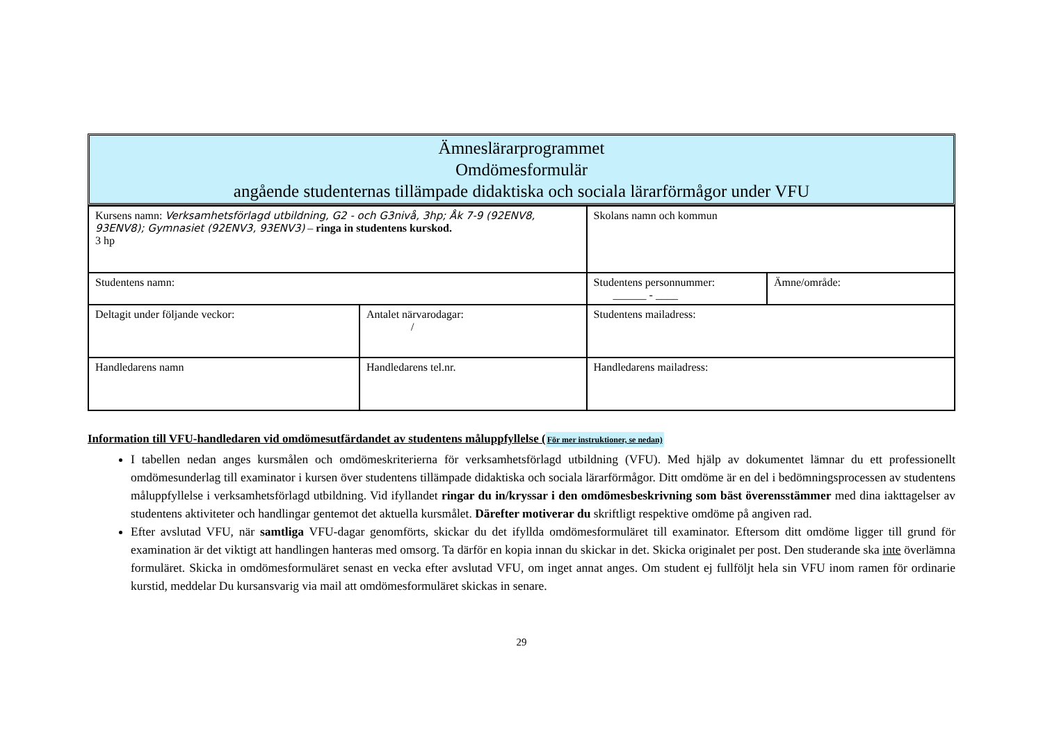Ämneslärarprogrammet
Omdömesformulär
angående studenternas tillämpade didaktiska och sociala lärarförmågor under VFU
| Kursens namn: Verksamhetsförlagd utbildning, G2 - och G3nivå, 3hp; Åk 7-9 (92ENV8, 93ENV8); Gymnasiet (92ENV3, 93ENV3) – ringa in studentens kurskod. 3 hp | | Skolans namn och kommun | |
| Studentens namn: | | Studentens personnummer: ______ - ____ | Ämne/område: |
| Deltagit under följande veckor: | Antalet närvarodagar: / | Studentens mailadress: | |
| Handledarens namn | Handledarens tel.nr. | Handledarens mailadress: | |
Information till VFU-handledaren vid omdömesutfärdandet av studentens måluppfyllelse (För mer instruktioner, se nedan)
I tabellen nedan anges kursmålen och omdömeskriterierna för verksamhetsförlagd utbildning (VFU). Med hjälp av dokumentet lämnar du ett professionellt omdömesunderlag till examinator i kursen över studentens tillämpade didaktiska och sociala lärarförmågor. Ditt omdöme är en del i bedömningsprocessen av studentens måluppfyllelse i verksamhetsförlagd utbildning. Vid ifyllandet ringar du in/kryssar i den omdömesbeskrivning som bäst överensstämmer med dina iakttagelser av studentens aktiviteter och handlingar gentemot det aktuella kursmålet. Därefter motiverar du skriftligt respektive omdöme på angiven rad.
Efter avslutad VFU, när samtliga VFU-dagar genomförts, skickar du det ifyllda omdömesformuläret till examinator. Eftersom ditt omdöme ligger till grund för examination är det viktigt att handlingen hanteras med omsorg. Ta därför en kopia innan du skickar in det. Skicka originalet per post. Den studerande ska inte överlämna formuläret. Skicka in omdömesformuläret senast en vecka efter avslutad VFU, om inget annat anges. Om student ej fullföljt hela sin VFU inom ramen för ordinarie kurstid, meddelar Du kursansvarig via mail att omdömesformuläret skickas in senare.
29